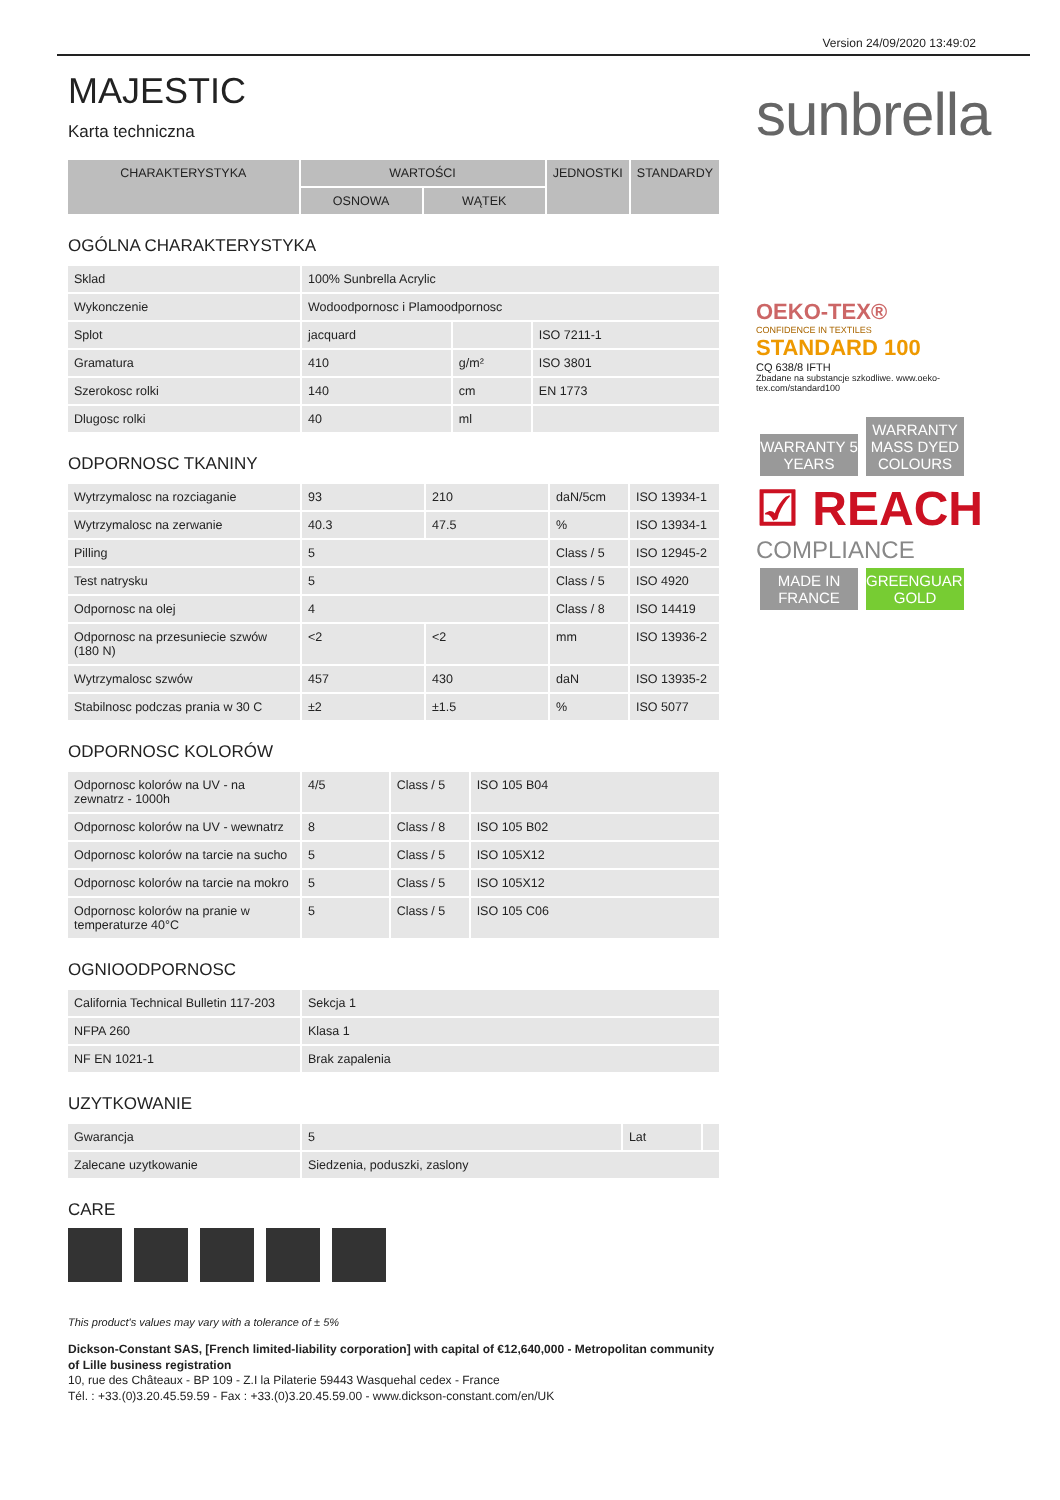Version 24/09/2020 13:49:02
sunbrella
OEKO-TEX®
CONFIDENCE IN TEXTILES
STANDARD 100
CQ 638/8 IFTH
Zbadane na substancje szkodliwe. www.oeko-tex.com/standard100
WARRANTY 5 YEARS
WARRANTY MASS DYED COLOURS
☑ REACH
COMPLIANCE
MADE IN FRANCE
GREENGUARD GOLD
MAJESTIC
Karta techniczna
| CHARAKTERYSTYKA | WARTOŚCI | | JEDNOSTKI | STANDARDY |
| --- | --- | --- | --- | --- |
| | OSNOWA | WĄTEK | | |
OGÓLNA CHARAKTERYSTYKA
| Sklad | 100% Sunbrella Acrylic | | |
| Wykonczenie | Wodoodpornosc i Plamoodpornosc | | |
| Splot | jacquard | | ISO 7211-1 |
| Gramatura | 410 | g/m² | ISO 3801 |
| Szerokosc rolki | 140 | cm | EN 1773 |
| Dlugosc rolki | 40 | ml | |
ODPORNOSC TKANINY
| Wytrzymalosc na rozciaganie | 93 | 210 | daN/5cm | ISO 13934-1 |
| Wytrzymalosc na zerwanie | 40.3 | 47.5 | % | ISO 13934-1 |
| Pilling | 5 | | Class / 5 | ISO 12945-2 |
| Test natrysku | 5 | | Class / 5 | ISO 4920 |
| Odpornosc na olej | 4 | | Class / 8 | ISO 14419 |
| Odpornosc na przesuniecie szwów (180 N) | <2 | <2 | mm | ISO 13936-2 |
| Wytrzymalosc szwów | 457 | 430 | daN | ISO 13935-2 |
| Stabilnosc podczas prania w 30 C | ±2 | ±1.5 | % | ISO 5077 |
ODPORNOSC KOLORÓW
| Odpornosc kolorów na UV - na zewnatrz - 1000h | 4/5 | Class / 5 | ISO 105 B04 |
| Odpornosc kolorów na UV - wewnatrz | 8 | Class / 8 | ISO 105 B02 |
| Odpornosc kolorów na tarcie na sucho | 5 | Class / 5 | ISO 105X12 |
| Odpornosc kolorów na tarcie na mokro | 5 | Class / 5 | ISO 105X12 |
| Odpornosc kolorów na pranie w temperaturze 40°C | 5 | Class / 5 | ISO 105 C06 |
OGNIOODPORNOSC
| California Technical Bulletin 117-203 | Sekcja 1 |
| NFPA 260 | Klasa 1 |
| NF EN 1021-1 | Brak zapalenia |
UZYTKOWANIE
| Gwarancja | 5 | Lat | |
| Zalecane uzytkowanie | Siedzenia, poduszki, zaslony | | |
CARE
This product's values may vary with a tolerance of ± 5%
Dickson-Constant SAS, [French limited-liability corporation] with capital of €12,640,000 - Metropolitan community of Lille business registration
10, rue des Châteaux - BP 109 - Z.I la Pilaterie 59443 Wasquehal cedex - France
Tél. : +33.(0)3.20.45.59.59 - Fax : +33.(0)3.20.45.59.00 - www.dickson-constant.com/en/UK